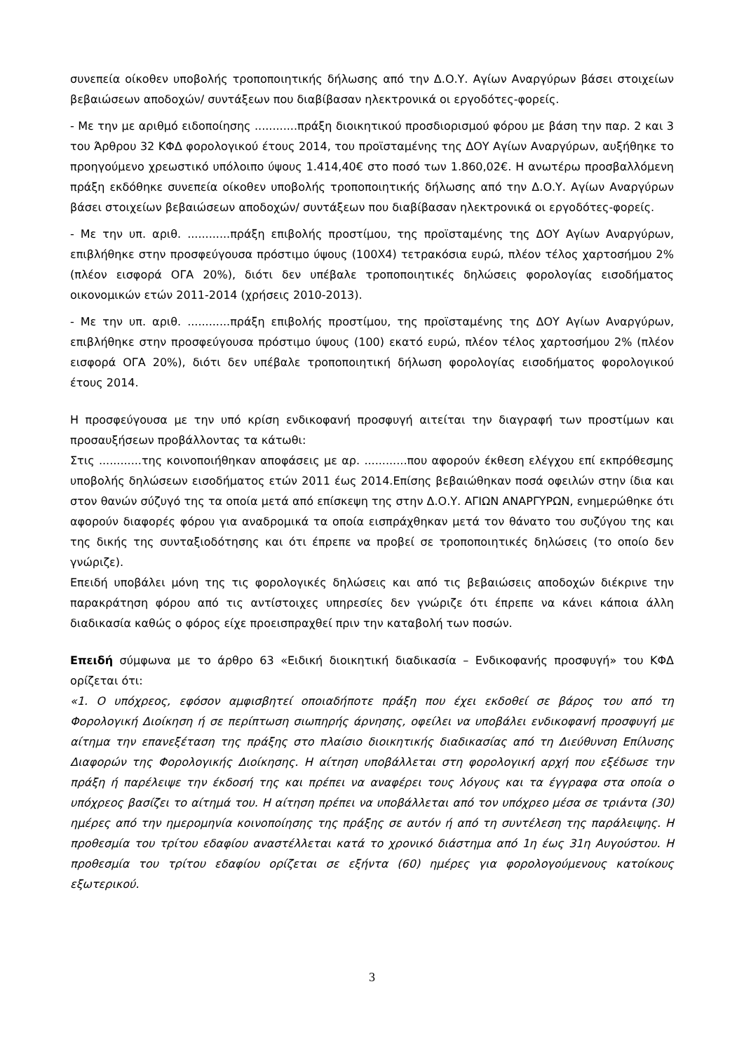συνεπεία οίκοθεν υποβολής τροποποιητικής δήλωσης από την Δ.Ο.Υ. Αγίων Αναργύρων βάσει στοιχείων βεβαιώσεων αποδοχών/ συντάξεων που διαβίβασαν ηλεκτρονικά οι εργοδότες-φορείς.
- Με την με αριθμό ειδοποίησης ............πράξη διοικητικού προσδιορισμού φόρου με βάση την παρ. 2 και 3 του Άρθρου 32 ΚΦΔ φορολογικού έτους 2014, του προϊσταμένης της ΔΟΥ Αγίων Αναργύρων, αυξήθηκε το προηγούμενο χρεωστικό υπόλοιπο ύψους 1.414,40€ στο ποσό των 1.860,02€. Η ανωτέρω προσβαλλόμενη πράξη εκδόθηκε συνεπεία οίκοθεν υποβολής τροποποιητικής δήλωσης από την Δ.Ο.Υ. Αγίων Αναργύρων βάσει στοιχείων βεβαιώσεων αποδοχών/ συντάξεων που διαβίβασαν ηλεκτρονικά οι εργοδότες-φορείς.
- Με την υπ. αριθ. ............πράξη επιβολής προστίμου, της προϊσταμένης της ΔΟΥ Αγίων Αναργύρων, επιβλήθηκε στην προσφεύγουσα πρόστιμο ύψους (100Χ4) τετρακόσια ευρώ, πλέον τέλος χαρτοσήμου 2% (πλέον εισφορά ΟΓΑ 20%), διότι δεν υπέβαλε τροποποιητικές δηλώσεις φορολογίας εισοδήματος οικονομικών ετών 2011-2014 (χρήσεις 2010-2013).
- Με την υπ. αριθ. ............πράξη επιβολής προστίμου, της προϊσταμένης της ΔΟΥ Αγίων Αναργύρων, επιβλήθηκε στην προσφεύγουσα πρόστιμο ύψους (100) εκατό ευρώ, πλέον τέλος χαρτοσήμου 2% (πλέον εισφορά ΟΓΑ 20%), διότι δεν υπέβαλε τροποποιητική δήλωση φορολογίας εισοδήματος φορολογικού έτους 2014.
Η προσφεύγουσα με την υπό κρίση ενδικοφανή προσφυγή αιτείται την διαγραφή των προστίμων και προσαυξήσεων προβάλλοντας τα κάτωθι:
Στις ............της κοινοποιήθηκαν αποφάσεις με αρ. ............που αφορούν έκθεση ελέγχου επί εκπρόθεσμης υποβολής δηλώσεων εισοδήματος ετών 2011 έως 2014.Επίσης βεβαιώθηκαν ποσά οφειλών στην ίδια και στον θανών σύζυγό της τα οποία μετά από επίσκεψη της στην Δ.Ο.Υ. ΑΓΙΩΝ ΑΝΑΡΓΥΡΩΝ, ενημερώθηκε ότι αφορούν διαφορές φόρου για αναδρομικά τα οποία εισπράχθηκαν μετά τον θάνατο του συζύγου της και της δικής της συνταξιοδότησης και ότι έπρεπε να προβεί σε τροποποιητικές δηλώσεις (το οποίο δεν γνώριζε).
Επειδή υποβάλει μόνη της τις φορολογικές δηλώσεις και από τις βεβαιώσεις αποδοχών διέκρινε την παρακράτηση φόρου από τις αντίστοιχες υπηρεσίες δεν γνώριζε ότι έπρεπε να κάνει κάποια άλλη διαδικασία καθώς ο φόρος είχε προεισπραχθεί πριν την καταβολή των ποσών.
Επειδή σύμφωνα με το άρθρο 63 «Ειδική διοικητική διαδικασία – Ενδικοφανής προσφυγή» του ΚΦΔ ορίζεται ότι:
«1. Ο υπόχρεος, εφόσον αμφισβητεί οποιαδήποτε πράξη που έχει εκδοθεί σε βάρος του από τη Φορολογική Διοίκηση ή σε περίπτωση σιωπηρής άρνησης, οφείλει να υποβάλει ενδικοφανή προσφυγή με αίτημα την επανεξέταση της πράξης στο πλαίσιο διοικητικής διαδικασίας από τη Διεύθυνση Επίλυσης Διαφορών της Φορολογικής Διοίκησης. Η αίτηση υποβάλλεται στη φορολογική αρχή που εξέδωσε την πράξη ή παρέλειψε την έκδοσή της και πρέπει να αναφέρει τους λόγους και τα έγγραφα στα οποία ο υπόχρεος βασίζει το αίτημά του. Η αίτηση πρέπει να υποβάλλεται από τον υπόχρεο μέσα σε τριάντα (30) ημέρες από την ημερομηνία κοινοποίησης της πράξης σε αυτόν ή από τη συντέλεση της παράλειψης. Η προθεσμία του τρίτου εδαφίου αναστέλλεται κατά το χρονικό διάστημα από 1η έως 31η Αυγούστου. Η προθεσμία του τρίτου εδαφίου ορίζεται σε εξήντα (60) ημέρες για φορολογούμενους κατοίκους εξωτερικού.
3